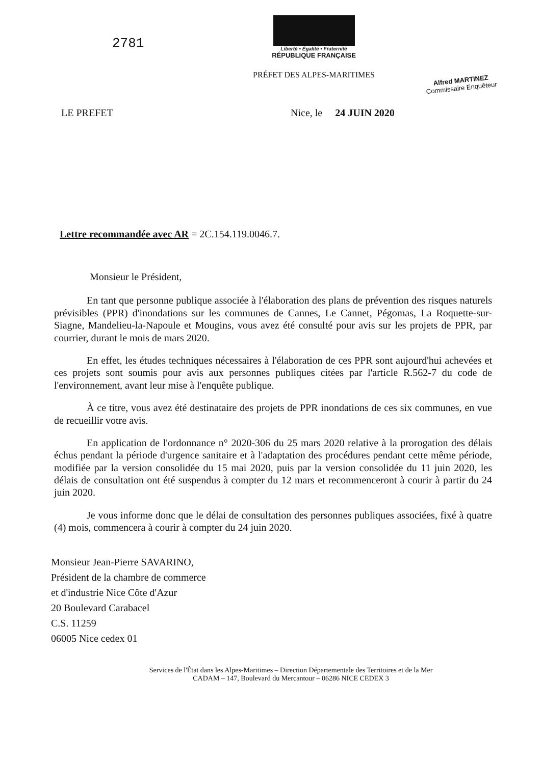2781
Liberté • Égalité • Fraternité
RÉPUBLIQUE FRANÇAISE
PRÉFET DES ALPES-MARITIMES
Alfred MARTINEZ
Commissaire Enquêteur
LE PREFET Nice, le 24 JUIN 2020
Lettre recommandée avec AR = 2C.154.119.0046.7.
Monsieur le Président,
En tant que personne publique associée à l'élaboration des plans de prévention des risques naturels prévisibles (PPR) d'inondations sur les communes de Cannes, Le Cannet, Pégomas, La Roquette-sur-Siagne, Mandelieu-la-Napoule et Mougins, vous avez été consulté pour avis sur les projets de PPR, par courrier, durant le mois de mars 2020.
En effet, les études techniques nécessaires à l'élaboration de ces PPR sont aujourd'hui achevées et ces projets sont soumis pour avis aux personnes publiques citées par l'article R.562-7 du code de l'environnement, avant leur mise à l'enquête publique.
À ce titre, vous avez été destinataire des projets de PPR inondations de ces six communes, en vue de recueillir votre avis.
En application de l'ordonnance n° 2020-306 du 25 mars 2020 relative à la prorogation des délais échus pendant la période d'urgence sanitaire et à l'adaptation des procédures pendant cette même période, modifiée par la version consolidée du 15 mai 2020, puis par la version consolidée du 11 juin 2020, les délais de consultation ont été suspendus à compter du 12 mars et recommenceront à courir à partir du 24 juin 2020.
Je vous informe donc que le délai de consultation des personnes publiques associées, fixé à quatre (4) mois, commencera à courir à compter du 24 juin 2020.
Monsieur Jean-Pierre SAVARINO,
Président de la chambre de commerce
et d'industrie Nice Côte d'Azur
20 Boulevard Carabacel
C.S. 11259
06005 Nice cedex 01
Services de l'État dans les Alpes-Maritimes – Direction Départementale des Territoires et de la Mer
CADAM – 147, Boulevard du Mercantour – 06286 NICE CEDEX 3